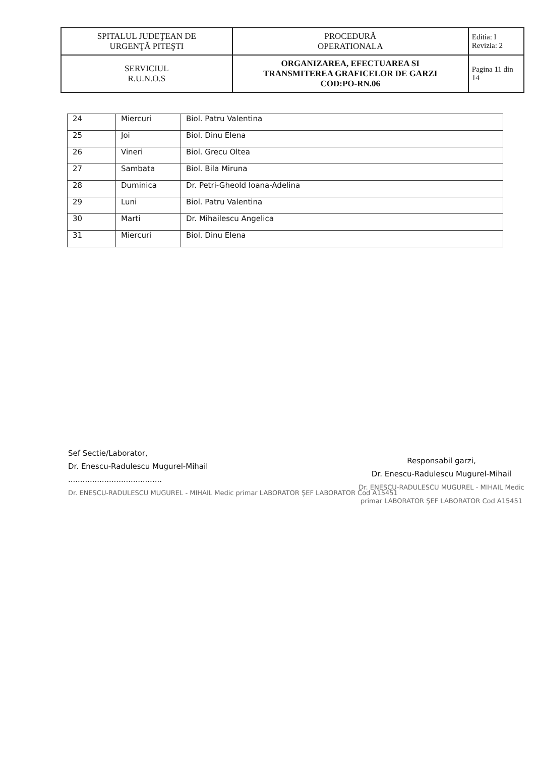| SPITALUL JUDEŢEAN DE URGENŢĂ PITEŞTI | PROCEDURĂ OPERATIONALA | Editia: I Revizia: 2 |
| SERVICIUL R.U.N.O.S | ORGANIZAREA, EFECTUAREA SI TRANSMITEREA GRAFICELOR DE GARZI COD:PO-RN.06 | Pagina 11 din 14 |
| 24 | Miercuri | Biol. Patru Valentina |
| 25 | Joi | Biol. Dinu Elena |
| 26 | Vineri | Biol. Grecu Oltea |
| 27 | Sambata | Biol. Bila Miruna |
| 28 | Duminica | Dr. Petri-Gheold Ioana-Adelina |
| 29 | Luni | Biol. Patru Valentina |
| 30 | Marti | Dr. Mihailescu Angelica |
| 31 | Miercuri | Biol. Dinu Elena |
Sef Sectie/Laborator,
Dr. Enescu-Radulescu Mugurel-Mihail
.......................................
Dr. ENESCU-RADULESCU MUGUREL - MIHAIL Medic primar LABORATOR ŞEF LABORATOR Cod A15451
Responsabil garzi,
Dr. Enescu-Radulescu Mugurel-Mihail
Dr. ENESCU-RADULESCU MUGUREL - MIHAIL Medic primar LABORATOR ŞEF LABORATOR Cod A15451